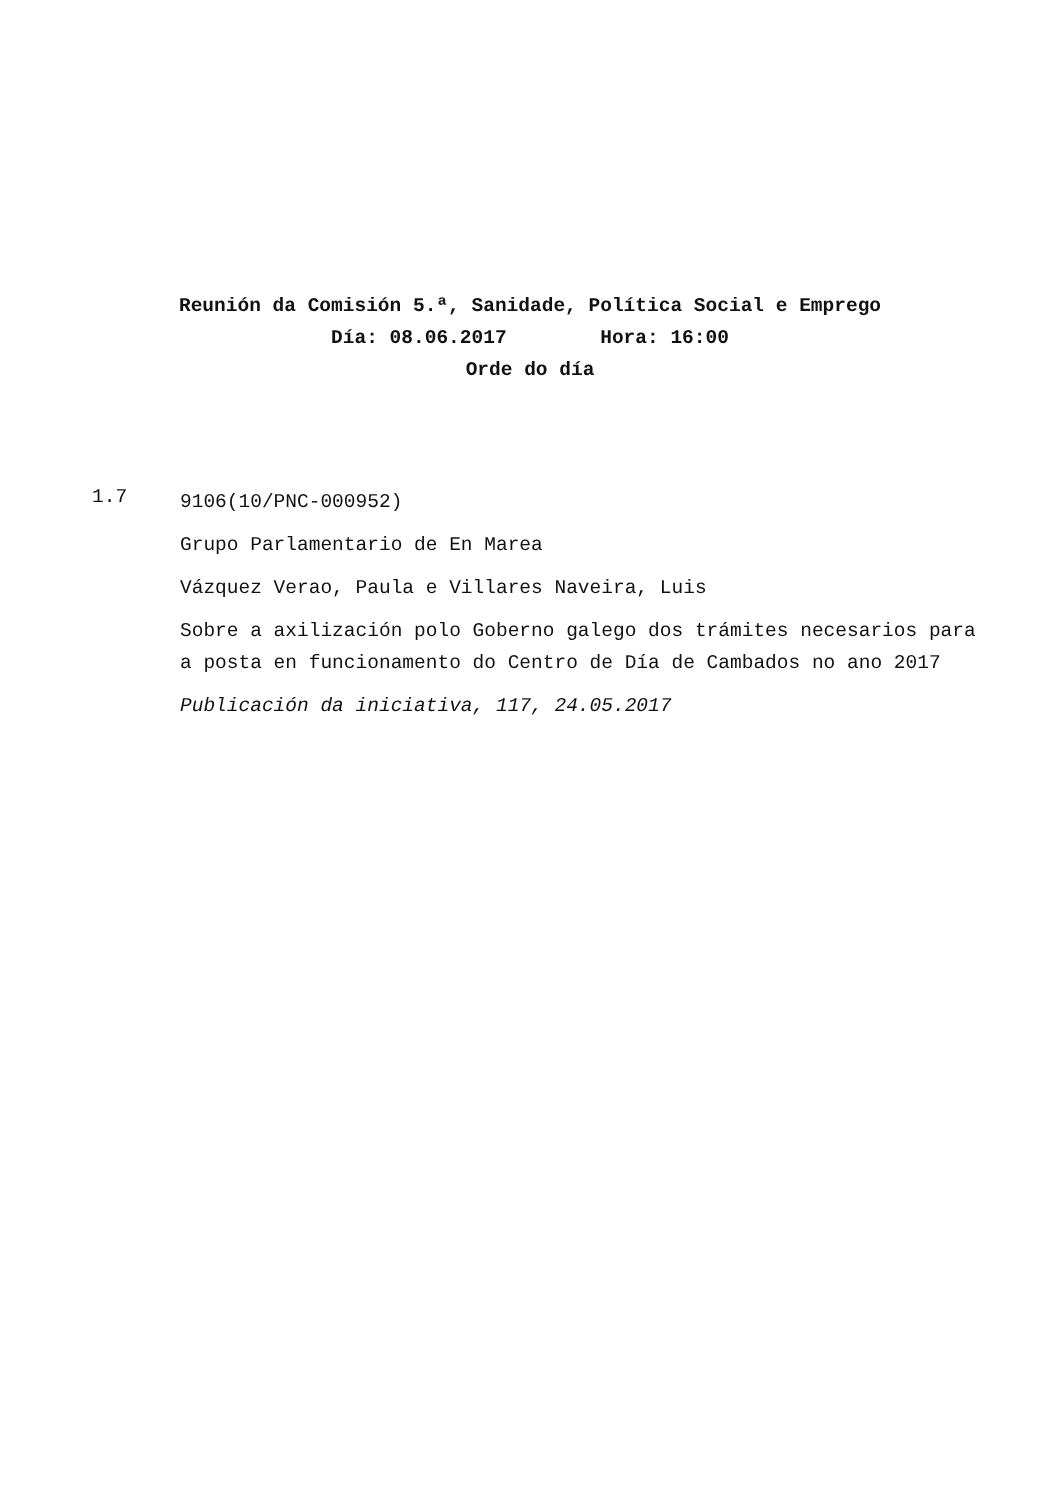Reunión da Comisión 5.ª, Sanidade, Política Social e Emprego
Día: 08.06.2017 Hora: 16:00
Orde do día
1.7
9106(10/PNC-000952)
Grupo Parlamentario de En Marea
Vázquez Verao, Paula e Villares Naveira, Luis
Sobre a axilización polo Goberno galego dos trámites necesarios para a posta en funcionamento do Centro de Día de Cambados no ano 2017
Publicación da iniciativa, 117, 24.05.2017